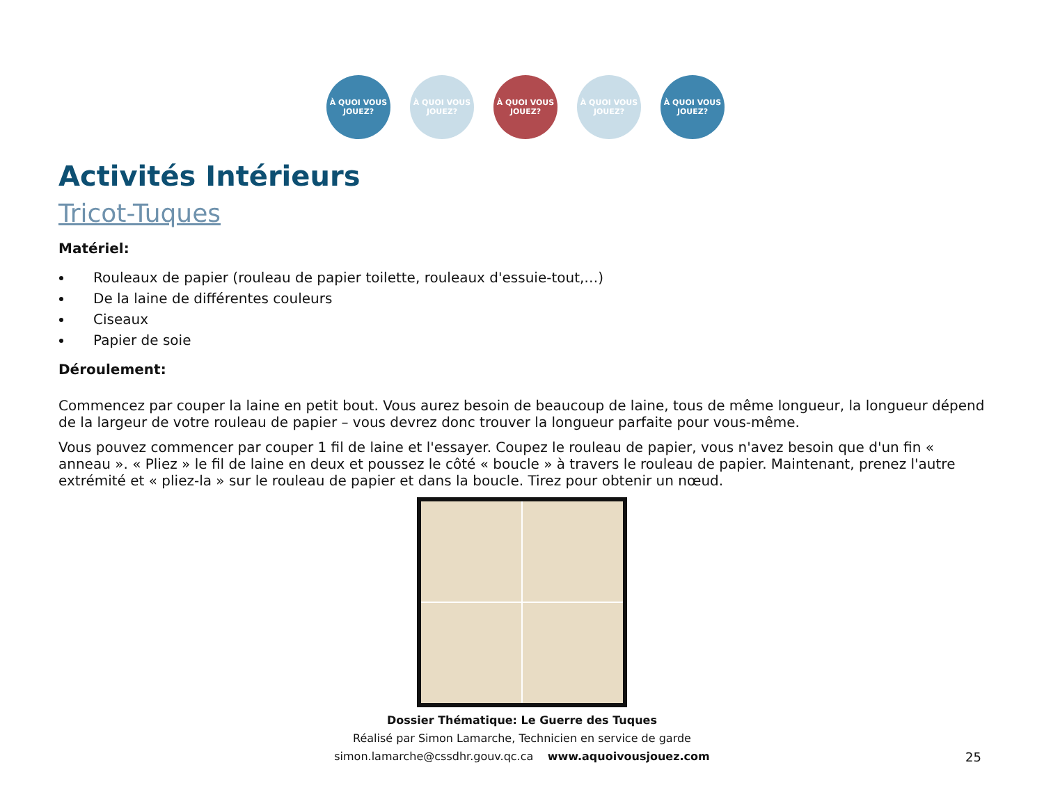À QUOI VOUS JOUEZ?
À QUOI VOUS JOUEZ?
À QUOI VOUS JOUEZ?
À QUOI VOUS JOUEZ?
À QUOI VOUS JOUEZ?
Activités Intérieurs
Tricot-Tuques
Matériel:
Rouleaux de papier (rouleau de papier toilette, rouleaux d'essuie-tout,…)
De la laine de différentes couleurs
Ciseaux
Papier de soie
Déroulement:
Commencez par couper la laine en petit bout. Vous aurez besoin de beaucoup de laine, tous de même longueur, la longueur dépend de la largeur de votre rouleau de papier – vous devrez donc trouver la longueur parfaite pour vous-même.
Vous pouvez commencer par couper 1 fil de laine et l'essayer. Coupez le rouleau de papier, vous n'avez besoin que d'un fin « anneau ». « Pliez » le fil de laine en deux et poussez le côté « boucle » à travers le rouleau de papier. Maintenant, prenez l'autre extrémité et « pliez-la » sur le rouleau de papier et dans la boucle. Tirez pour obtenir un nœud.
Dossier Thématique: Le Guerre des Tuques
Réalisé par Simon Lamarche, Technicien en service de garde
simon.lamarche@cssdhr.gouv.qc.ca www.aquoivousjouez.com
25